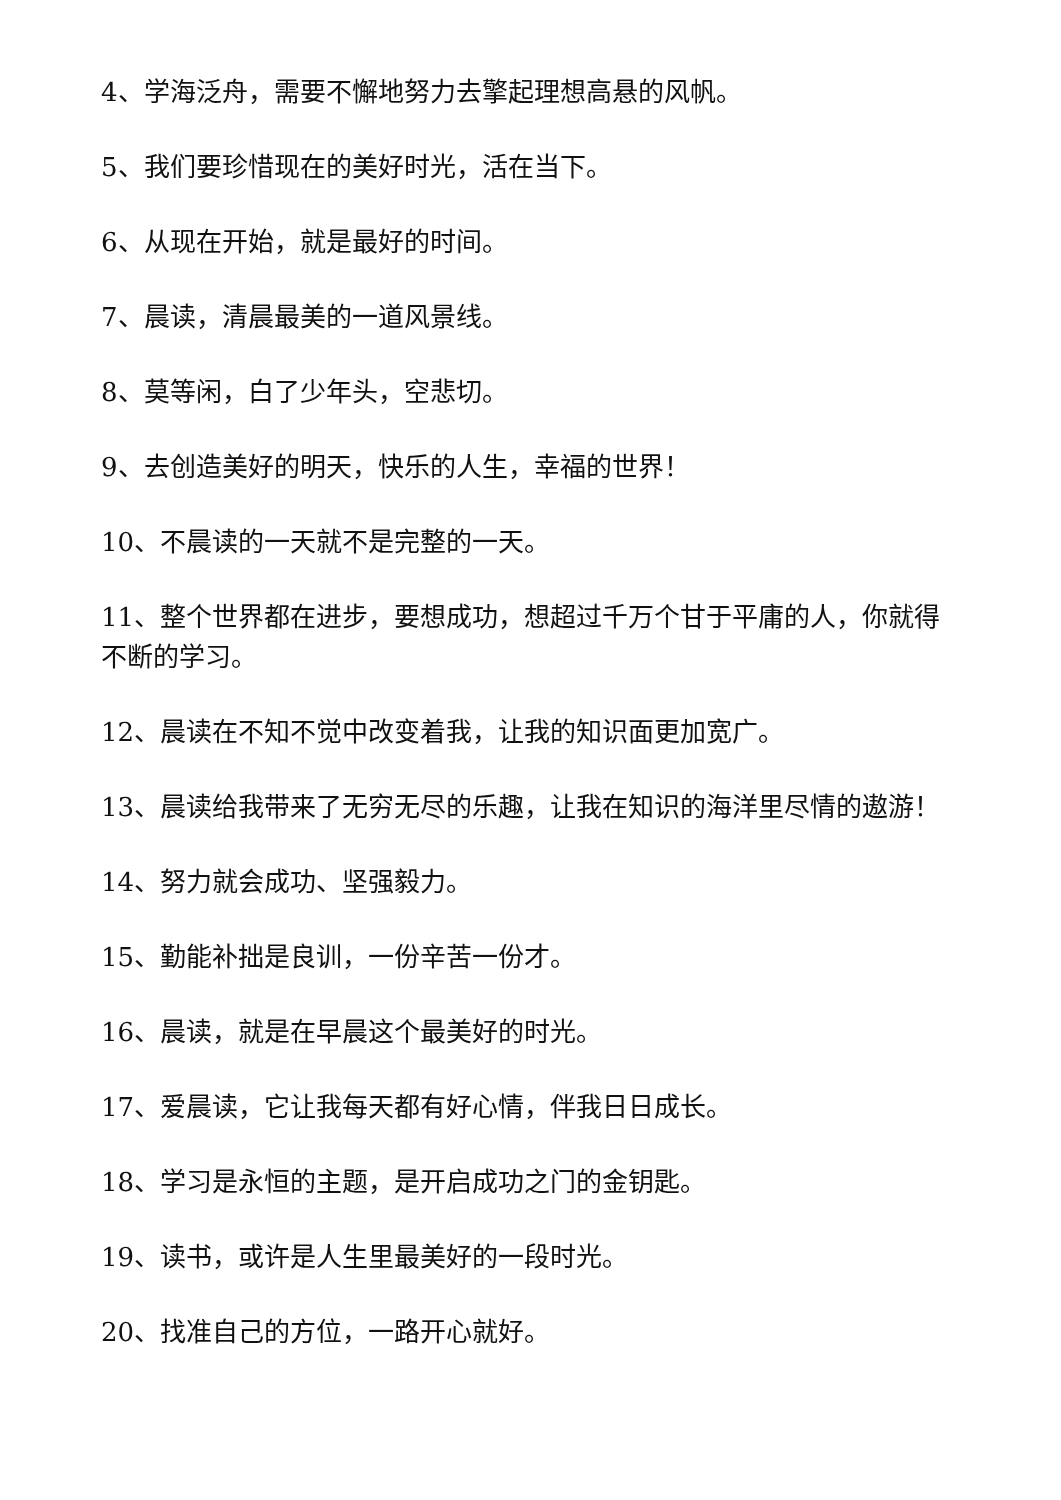4、学海泛舟，需要不懈地努力去擎起理想高悬的风帆。
5、我们要珍惜现在的美好时光，活在当下。
6、从现在开始，就是最好的时间。
7、晨读，清晨最美的一道风景线。
8、莫等闲，白了少年头，空悲切。
9、去创造美好的明天，快乐的人生，幸福的世界！
10、不晨读的一天就不是完整的一天。
11、整个世界都在进步，要想成功，想超过千万个甘于平庸的人，你就得不断的学习。
12、晨读在不知不觉中改变着我，让我的知识面更加宽广。
13、晨读给我带来了无穷无尽的乐趣，让我在知识的海洋里尽情的遨游！
14、努力就会成功、坚强毅力。
15、勤能补拙是良训，一份辛苦一份才。
16、晨读，就是在早晨这个最美好的时光。
17、爱晨读，它让我每天都有好心情，伴我日日成长。
18、学习是永恒的主题，是开启成功之门的金钥匙。
19、读书，或许是人生里最美好的一段时光。
20、找准自己的方位，一路开心就好。